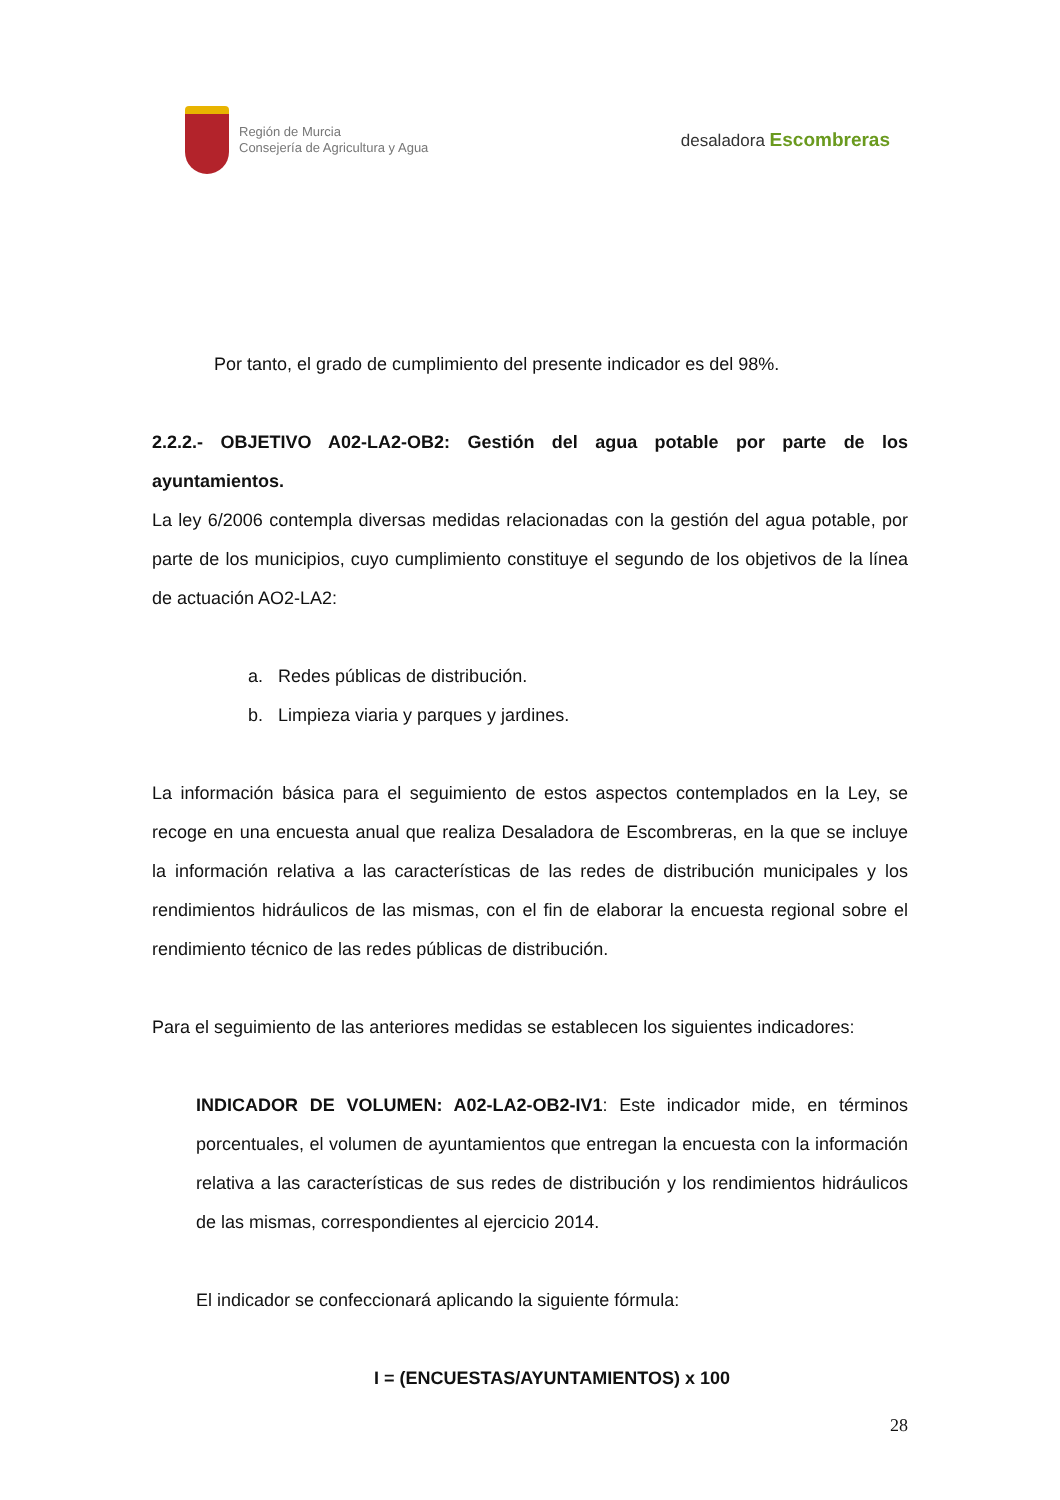Región de Murcia
Consejería de Agricultura y Agua
desaladora Escombreras
Por tanto, el grado de cumplimiento del presente indicador es del 98%.
2.2.2.- OBJETIVO A02-LA2-OB2: Gestión del agua potable por parte de los ayuntamientos.
La ley 6/2006 contempla diversas medidas relacionadas con la gestión del agua potable, por parte de los municipios, cuyo cumplimiento constituye el segundo de los objetivos de la línea de actuación AO2-LA2:
a. Redes públicas de distribución.
b. Limpieza viaria y parques y jardines.
La información básica para el seguimiento de estos aspectos contemplados en la Ley, se recoge en una encuesta anual que realiza Desaladora de Escombreras, en la que se incluye la información relativa a las características de las redes de distribución municipales y los rendimientos hidráulicos de las mismas, con el fin de elaborar la encuesta regional sobre el rendimiento técnico de las redes públicas de distribución.
Para el seguimiento de las anteriores medidas se establecen los siguientes indicadores:
INDICADOR DE VOLUMEN: A02-LA2-OB2-IV1: Este indicador mide, en términos porcentuales, el volumen de ayuntamientos que entregan la encuesta con la información relativa a las características de sus redes de distribución y los rendimientos hidráulicos de las mismas, correspondientes al ejercicio 2014.
El indicador se confeccionará aplicando la siguiente fórmula:
I = (ENCUESTAS/AYUNTAMIENTOS) x 100
28